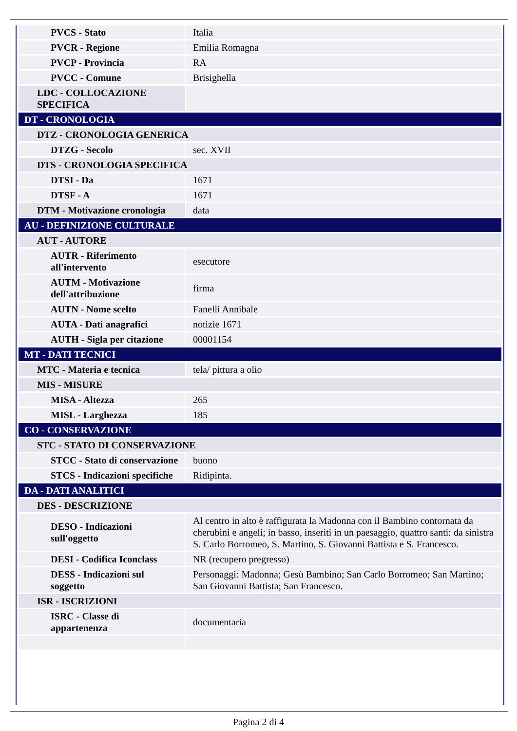| PVCS - Stato | Italia |
| PVCR - Regione | Emilia Romagna |
| PVCP - Provincia | RA |
| PVCC - Comune | Brisighella |
| LDC - COLLOCAZIONE SPECIFICA | |
| DT - CRONOLOGIA | |
| DTZ - CRONOLOGIA GENERICA | |
| DTZG - Secolo | sec. XVII |
| DTS - CRONOLOGIA SPECIFICA | |
| DTSI - Da | 1671 |
| DTSF - A | 1671 |
| DTM - Motivazione cronologia | data |
| AU - DEFINIZIONE CULTURALE | |
| AUT - AUTORE | |
| AUTR - Riferimento all'intervento | esecutore |
| AUTM - Motivazione dell'attribuzione | firma |
| AUTN - Nome scelto | Fanelli Annibale |
| AUTA - Dati anagrafici | notizie 1671 |
| AUTH - Sigla per citazione | 00001154 |
| MT - DATI TECNICI | |
| MTC - Materia e tecnica | tela/ pittura a olio |
| MIS - MISURE | |
| MISA - Altezza | 265 |
| MISL - Larghezza | 185 |
| CO - CONSERVAZIONE | |
| STC - STATO DI CONSERVAZIONE | |
| STCC - Stato di conservazione | buono |
| STCS - Indicazioni specifiche | Ridipinta. |
| DA - DATI ANALITICI | |
| DES - DESCRIZIONE | |
| DESO - Indicazioni sull'oggetto | Al centro in alto è raffigurata la Madonna con il Bambino contornata da cherubini e angeli; in basso, inseriti in un paesaggio, quattro santi: da sinistra S. Carlo Borromeo, S. Martino, S. Giovanni Battista e S. Francesco. |
| DESI - Codifica Iconclass | NR (recupero pregresso) |
| DESS - Indicazioni sul soggetto | Personaggi: Madonna; Gesù Bambino; San Carlo Borromeo; San Martino; San Giovanni Battista; San Francesco. |
| ISR - ISCRIZIONI | |
| ISRC - Classe di appartenenza | documentaria |
Pagina 2 di 4